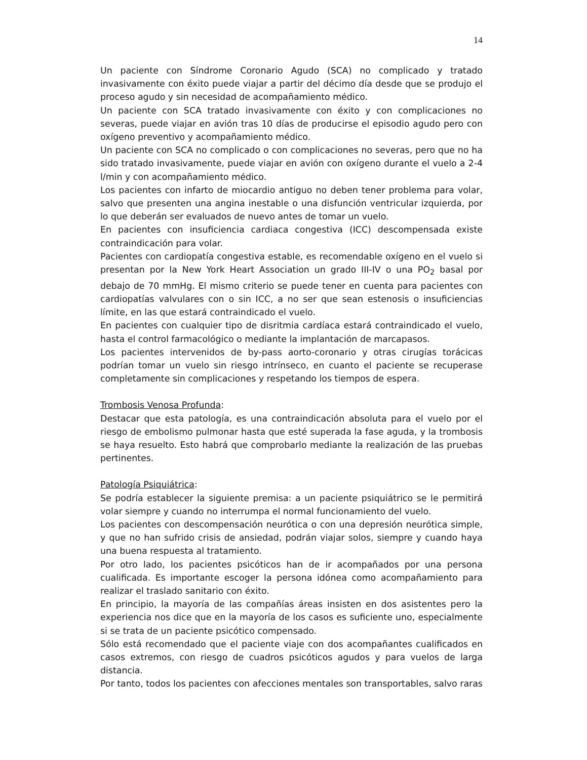14
Un paciente con Síndrome Coronario Agudo (SCA) no complicado y tratado invasivamente con éxito puede viajar a partir del décimo día desde que se produjo el proceso agudo y sin necesidad de acompañamiento médico.
Un paciente con SCA tratado invasivamente con éxito y con complicaciones no severas, puede viajar en avión tras 10 días de producirse el episodio agudo pero con oxígeno preventivo y acompañamiento médico.
Un paciente con SCA no complicado o con complicaciones no severas, pero que no ha sido tratado invasivamente, puede viajar en avión con oxígeno durante el vuelo a 2-4 l/min y con acompañamiento médico.
Los pacientes con infarto de miocardio antiguo no deben tener problema para volar, salvo que presenten una angina inestable o una disfunción ventricular izquierda, por lo que deberán ser evaluados de nuevo antes de tomar un vuelo.
En pacientes con insuficiencia cardiaca congestiva (ICC) descompensada existe contraindicación para volar.
Pacientes con cardiopatía congestiva estable, es recomendable oxígeno en el vuelo si presentan por la New York Heart Association un grado III-IV o una PO<sub>2</sub> basal por debajo de 70 mmHg. El mismo criterio se puede tener en cuenta para pacientes con cardiopatías valvulares con o sin ICC, a no ser que sean estenosis o insuficiencias límite, en las que estará contraindicado el vuelo.
En pacientes con cualquier tipo de disritmia cardíaca estará contraindicado el vuelo, hasta el control farmacológico o mediante la implantación de marcapasos.
Los pacientes intervenidos de by-pass aorto-coronario y otras cirugías torácicas podrían tomar un vuelo sin riesgo intrínseco, en cuanto el paciente se recuperase completamente sin complicaciones y respetando los tiempos de espera.
Trombosis Venosa Profunda:
Destacar que esta patología, es una contraindicación absoluta para el vuelo por el riesgo de embolismo pulmonar hasta que esté superada la fase aguda, y la trombosis se haya resuelto. Esto habrá que comprobarlo mediante la realización de las pruebas pertinentes.
Patología Psiquiátrica:
Se podría establecer la siguiente premisa: a un paciente psiquiátrico se le permitirá volar siempre y cuando no interrumpa el normal funcionamiento del vuelo.
Los pacientes con descompensación neurótica o con una depresión neurótica simple, y que no han sufrido crisis de ansiedad, podrán viajar solos, siempre y cuando haya una buena respuesta al tratamiento.
Por otro lado, los pacientes psicóticos han de ir acompañados por una persona cualificada. Es importante escoger la persona idónea como acompañamiento para realizar el traslado sanitario con éxito.
En principio, la mayoría de las compañías áreas insisten en dos asistentes pero la experiencia nos dice que en la mayoría de los casos es suficiente uno, especialmente si se trata de un paciente psicótico compensado.
Sólo está recomendado que el paciente viaje con dos acompañantes cualificados en casos extremos, con riesgo de cuadros psicóticos agudos y para vuelos de larga distancia.
Por tanto, todos los pacientes con afecciones mentales son transportables, salvo raras